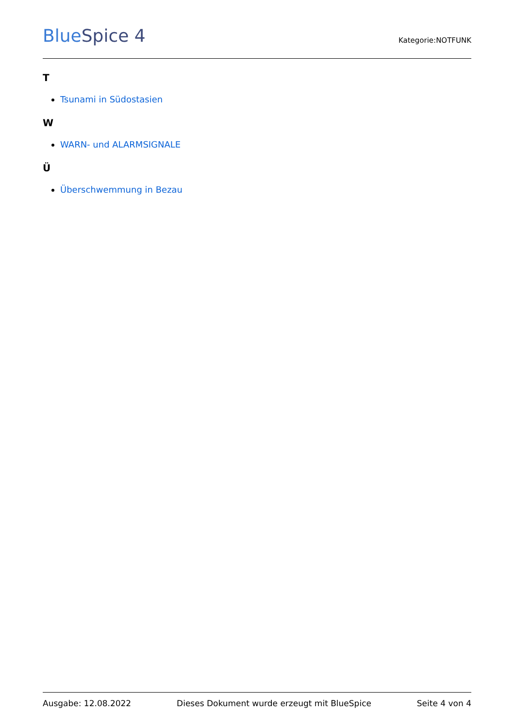BlueSpice 4
Kategorie:NOTFUNK
T
Tsunami in Südostasien
W
WARN- und ALARMSIGNALE
Ü
Überschwemmung in Bezau
Ausgabe: 12.08.2022 Dieses Dokument wurde erzeugt mit BlueSpice Seite 4 von 4